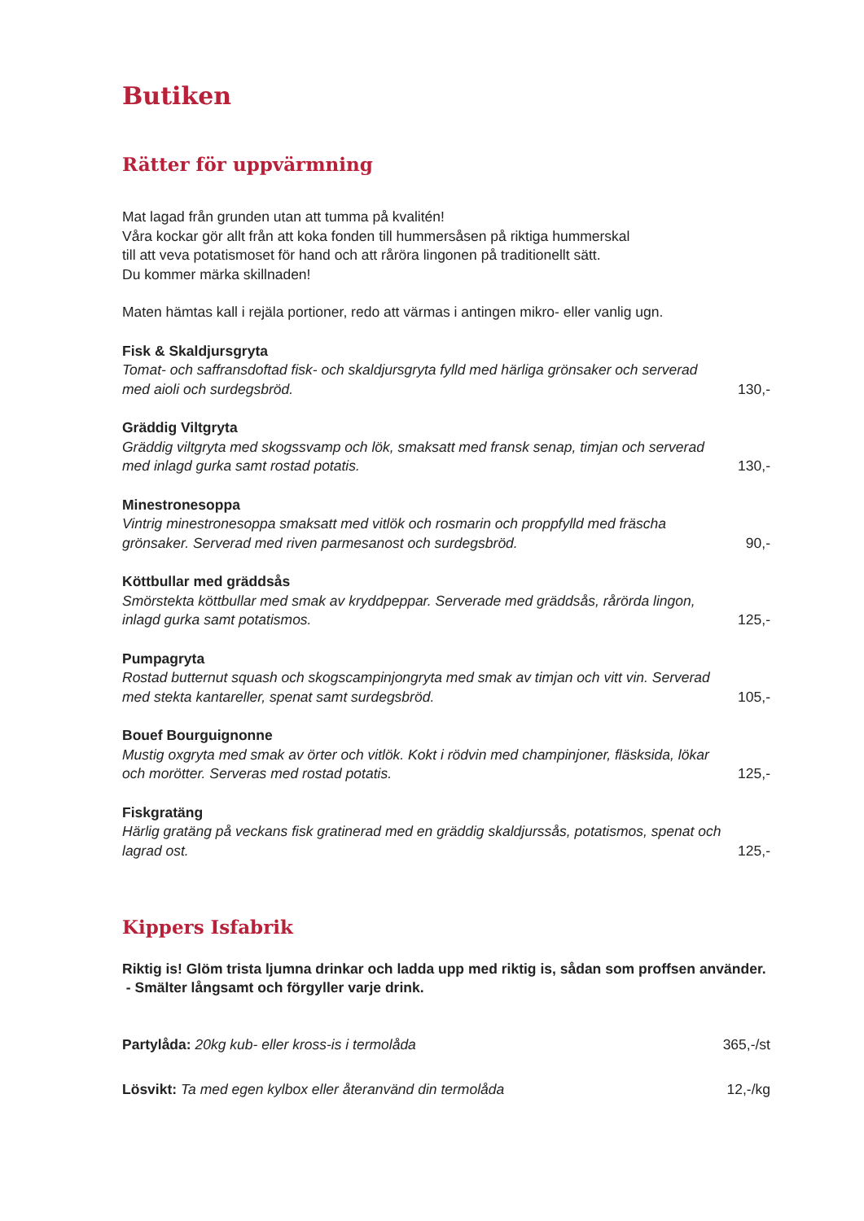Butiken
Rätter för uppvärmning
Mat lagad från grunden utan att tumma på kvalitén!
Våra kockar gör allt från att koka fonden till hummersåsen på riktiga hummerskal
till att veva potatismoset för hand och att råröra lingonen på traditionellt sätt.
Du kommer märka skillnaden!
Maten hämtas kall i rejäla portioner, redo att värmas i antingen mikro- eller vanlig ugn.
Fisk & Skaldjursgryta
Tomat- och saffransdoftad fisk- och skaldjursgryta fylld med härliga grönsaker och serverad med aioli och surdegsbröd. 130,-
Gräddig Viltgryta
Gräddig viltgryta med skogssvamp och lök, smaksatt med fransk senap, timjan och serverad med inlagd gurka samt rostad potatis. 130,-
Minestronesoppa
Vintrig minestronesoppa smaksatt med vitlök och rosmarin och proppfylld med fräscha grönsaker. Serverad med riven parmesanost och surdegsbröd. 90,-
Köttbullar med gräddsås
Smörstekta köttbullar med smak av kryddpeppar. Serverade med gräddsås, rårörda lingon, inlagd gurka samt potatismos. 125,-
Pumpagryta
Rostad butternut squash och skogscampinjongryta med smak av timjan och vitt vin. Serverad med stekta kantareller, spenat samt surdegsbröd. 105,-
Bouef Bourguignonne
Mustig oxgryta med smak av örter och vitlök. Kokt i rödvin med champinjoner, fläsksida, lökar och morötter. Serveras med rostad potatis. 125,-
Fiskgratäng
Härlig gratäng på veckans fisk gratinerad med en gräddig skaldjurssås, potatismos, spenat och lagrad ost. 125,-
Kippers Isfabrik
Riktig is! Glöm trista ljumna drinkar och ladda upp med riktig is, sådan som proffsen använder. - Smälter långsamt och förgyller varje drink.
Partylåda: 20kg kub- eller kross-is i termolåda 365,-/st
Lösvikt: Ta med egen kylbox eller återanvänd din termolåda 12,-/kg